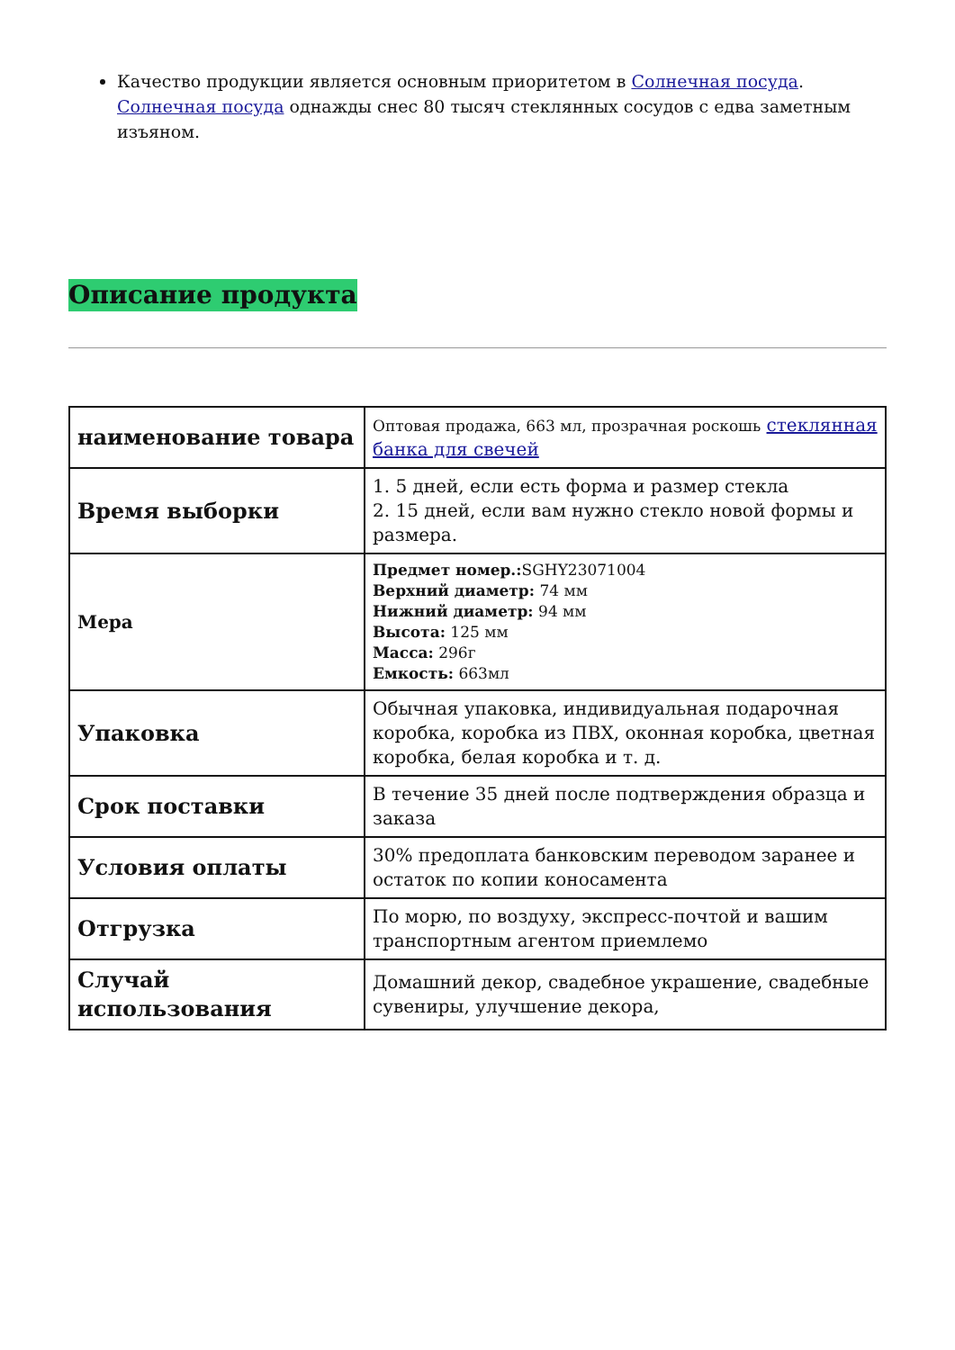Качество продукции является основным приоритетом в Солнечная посуда. Солнечная посуда однажды снес 80 тысяч стеклянных сосудов с едва заметным изъяном.
Описание продукта
| наименование товара | Оптовая продажа, 663 мл, прозрачная роскошь стеклянная банка для свечей |
| Время выборки | 1. 5 дней, если есть форма и размер стекла 2. 15 дней, если вам нужно стекло новой формы и размера. |
| Мера | Предмет номер.: SGHY23071004 Верхний диаметр: 74 мм Нижний диаметр: 94 мм Высота: 125 мм Масса: 296г Емкость: 663мл |
| Упаковка | Обычная упаковка, индивидуальная подарочная коробка, коробка из ПВХ, оконная коробка, цветная коробка, белая коробка и т. д. |
| Срок поставки | В течение 35 дней после подтверждения образца и заказа |
| Условия оплаты | 30% предоплата банковским переводом заранее и остаток по копии коносамента |
| Отгрузка | По морю, по воздуху, экспресс-почтой и вашим транспортным агентом приемлемо |
| Случай использования | Домашний декор, свадебное украшение, свадебные сувениры, улучшение декора, |